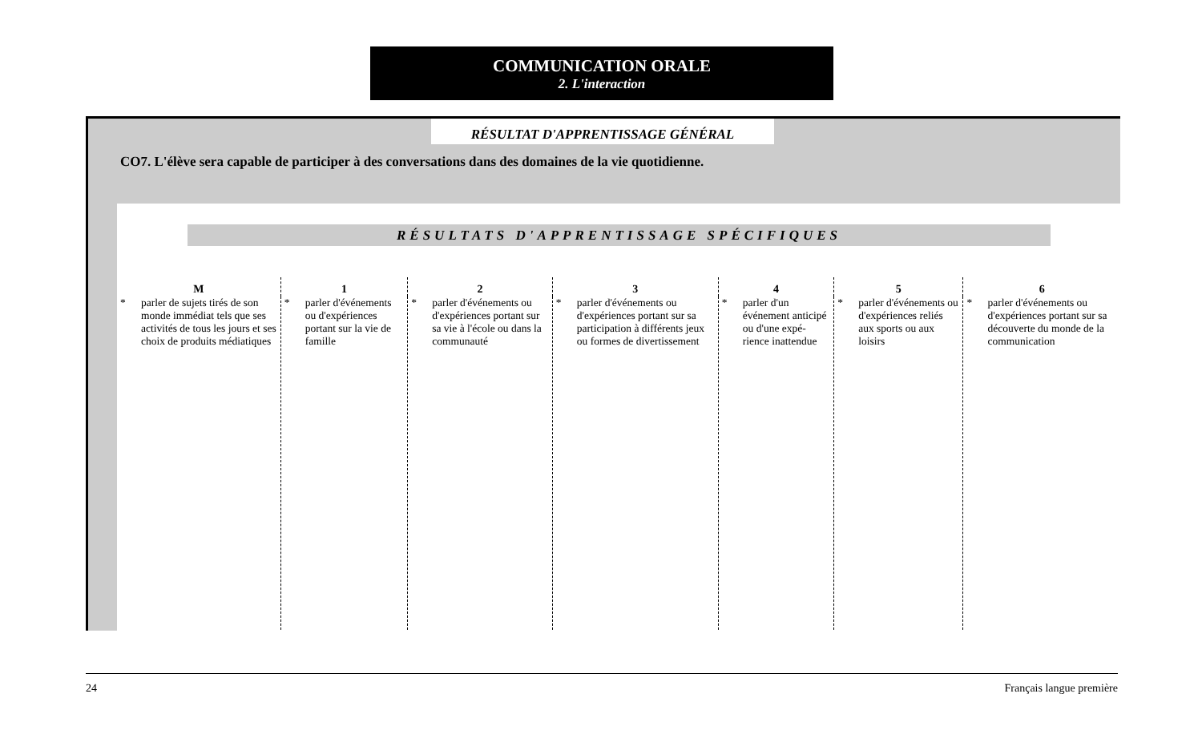COMMUNICATION ORALE
2. L'interaction
RÉSULTAT D'APPRENTISSAGE GÉNÉRAL
CO7. L'élève sera capable de participer à des conversations dans des domaines de la vie quotidienne.
RÉSULTATS D'APPRENTISSAGE SPÉCIFIQUES
| M | 1 | 2 | 3 | 4 | 5 | 6 |
| --- | --- | --- | --- | --- | --- | --- |
| * parler de sujets tirés de son monde immédiat tels que ses activités de tous les jours et ses choix de produits médiatiques | * parler d'événements ou d'expériences portant sur la vie de famille | * parler d'événements ou d'expériences portant sur sa vie à l'école ou dans la communauté | * parler d'événements ou d'expériences portant sur sa participation à différents jeux ou formes de divertissement | * parler d'un événement anticipé ou d'une expé-rience inattendue | * parler d'événements ou d'expériences reliés aux sports ou aux loisirs | * parler d'événements ou d'expériences portant sur sa découverte du monde de la communication |
24 Français langue première